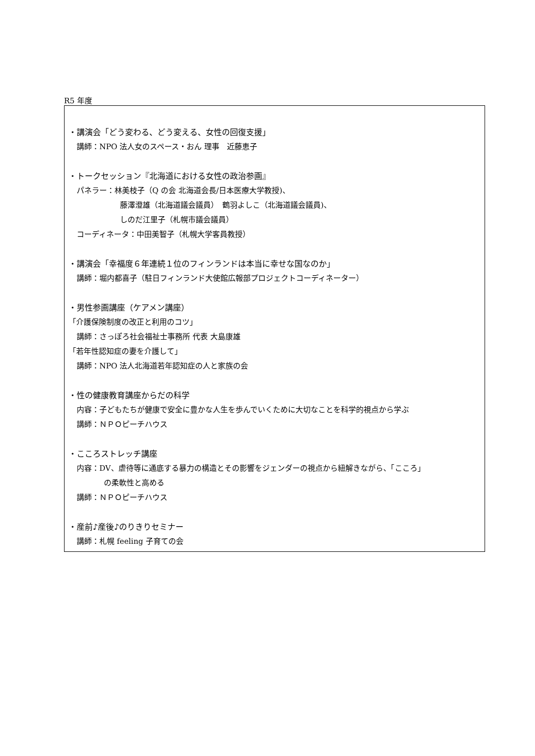R5 年度
・講演会「どう変わる、どう変える、女性の回復支援」
講師：NPO 法人女のスペース・おん 理事　近藤恵子
・トークセッション『北海道における女性の政治参画』
パネラー：林美枝子（Q の会 北海道会長/日本医療大学教授)、
藤澤澄雄（北海道議会議員）　鶴羽よしこ（北海道議会議員)、
しのだ江里子（札幌市議会議員）
コーディネータ：中田美智子（札幌大学客員教授）
・講演会「幸福度６年連続１位のフィンランドは本当に幸せな国なのか」
講師：堀内都喜子（駐日フィンランド大使館広報部プロジェクトコーディネーター）
・男性参画講座（ケアメン講座）
「介護保険制度の改正と利用のコツ」
講師：さっぽろ社会福祉士事務所 代表 大島康雄
「若年性認知症の妻を介護して」
講師：NPO 法人北海道若年認知症の人と家族の会
・性の健康教育講座からだの科学
内容：子どもたちが健康で安全に豊かな人生を歩んでいくために大切なことを科学的視点から学ぶ
講師：ＮＰＯピーチハウス
・こころストレッチ講座
内容：DV、虐待等に通底する暴力の構造とその影響をジェンダーの視点から紐解きながら、「こころ」
の柔軟性と高める
講師：ＮＰＯピーチハウス
・産前♪産後♪のりきりセミナー
講師：札幌 feeling 子育ての会